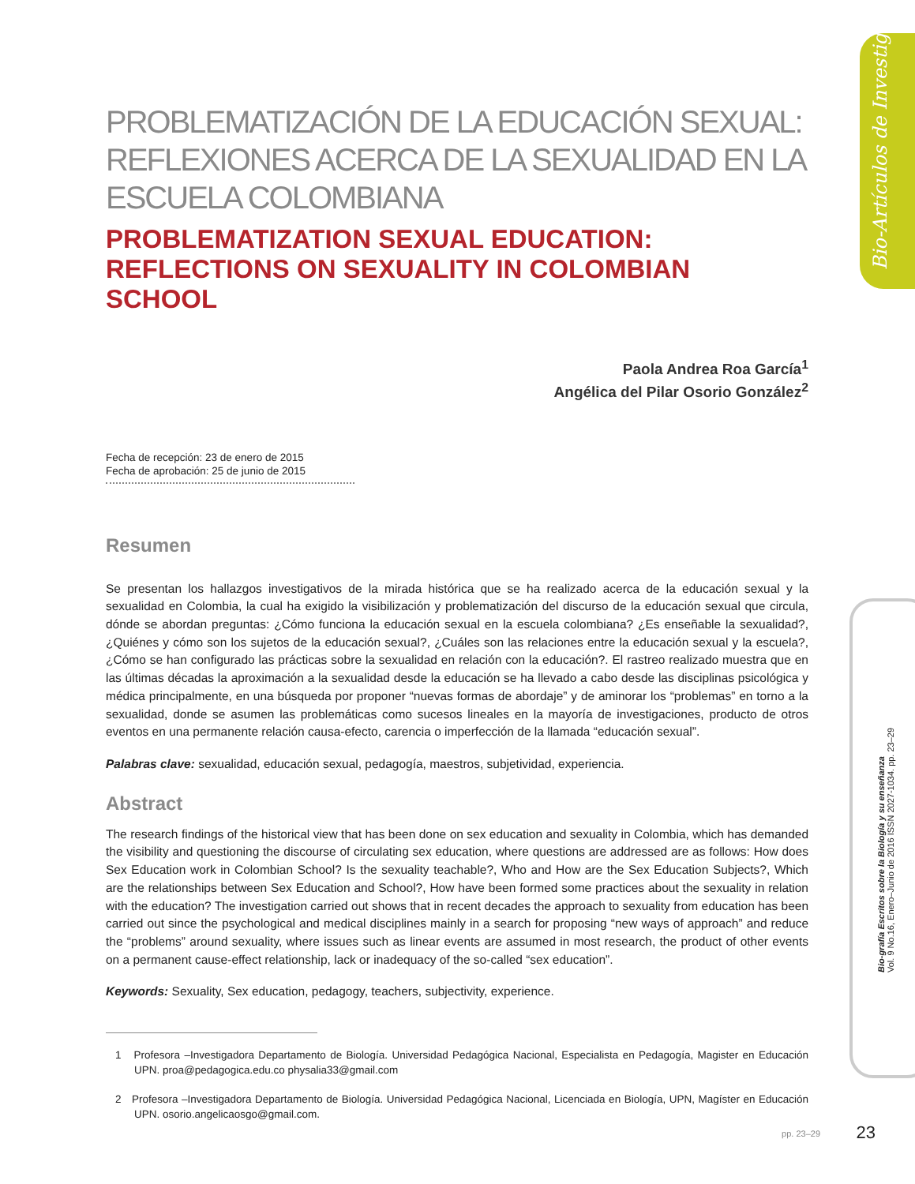Bio-Artículos de Investigación
Bio-grafía Escritos sobre la Biología y su enseñanza
Vol. 9 No.16, Enero–Junio de 2016 ISSN 2027-1034. pp. 23–29
PROBLEMATIZACIÓN DE LA EDUCACIÓN SEXUAL: REFLEXIONES ACERCA DE LA SEXUALIDAD EN LA ESCUELA COLOMBIANA
PROBLEMATIZATION SEXUAL EDUCATION: REFLECTIONS ON SEXUALITY IN COLOMBIAN SCHOOL
Paola Andrea Roa García<sup>1</sup>
Angélica del Pilar Osorio González<sup>2</sup>
Fecha de recepción: 23 de enero de 2015
Fecha de aprobación: 25 de junio de 2015
Resumen
Se presentan los hallazgos investigativos de la mirada histórica que se ha realizado acerca de la educación sexual y la sexualidad en Colombia, la cual ha exigido la visibilización y problematización del discurso de la educación sexual que circula, dónde se abordan preguntas: ¿Cómo funciona la educación sexual en la escuela colombiana? ¿Es enseñable la sexualidad?, ¿Quiénes y cómo son los sujetos de la educación sexual?, ¿Cuáles son las relaciones entre la educación sexual y la escuela?, ¿Cómo se han configurado las prácticas sobre la sexualidad en relación con la educación?. El rastreo realizado muestra que en las últimas décadas la aproximación a la sexualidad desde la educación se ha llevado a cabo desde las disciplinas psicológica y médica principalmente, en una búsqueda por proponer “nuevas formas de abordaje” y de aminorar los “problemas” en torno a la sexualidad, donde se asumen las problemáticas como sucesos lineales en la mayoría de investigaciones, producto de otros eventos en una permanente relación causa-efecto, carencia o imperfección de la llamada “educación sexual”.
Palabras clave: sexualidad, educación sexual, pedagogía, maestros, subjetividad, experiencia.
Abstract
The research findings of the historical view that has been done on sex education and sexuality in Colombia, which has demanded the visibility and questioning the discourse of circulating sex education, where questions are addressed are as follows: How does Sex Education work in Colombian School? Is the sexuality teachable?, Who and How are the Sex Education Subjects?, Which are the relationships between Sex Education and School?, How have been formed some practices about the sexuality in relation with the education? The investigation carried out shows that in recent decades the approach to sexuality from education has been carried out since the psychological and medical disciplines mainly in a search for proposing “new ways of approach” and reduce the “problems” around sexuality, where issues such as linear events are assumed in most research, the product of other events on a permanent cause-effect relationship, lack or inadequacy of the so-called “sex education”.
Keywords: Sexuality, Sex education, pedagogy, teachers, subjectivity, experience.
1 Profesora –Investigadora Departamento de Biología. Universidad Pedagógica Nacional, Especialista en Pedagogía, Magister en Educación UPN. proa@pedagogica.edu.co physalia33@gmail.com
2 Profesora –Investigadora Departamento de Biología. Universidad Pedagógica Nacional, Licenciada en Biología, UPN, Magíster en Educación UPN. osorio.angelicaosgo@gmail.com.
pp. 23–29 23